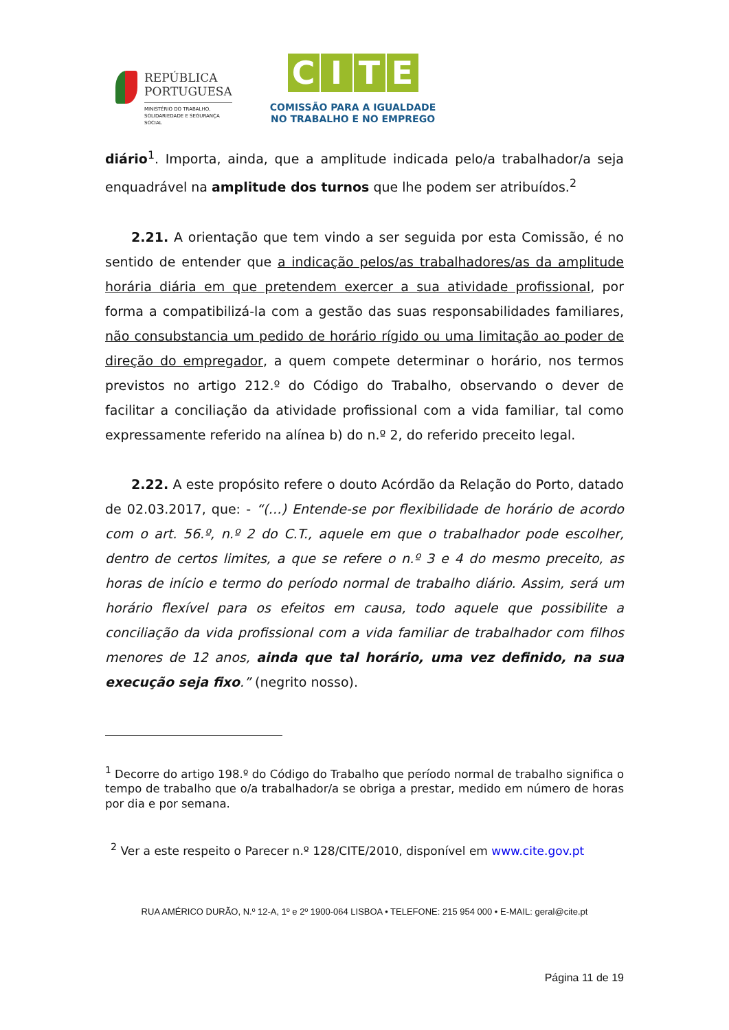REPÚBLICA
PORTUGUESA
MINISTÉRIO DO TRABALHO,
SOLIDARIEDADE E SEGURANÇA
SOCIAL
CITE
COMISSÃO PARA A IGUALDADE
NO TRABALHO E NO EMPREGO
diário<sup>1</sup>. Importa, ainda, que a amplitude indicada pelo/a trabalhador/a seja enquadrável na amplitude dos turnos que lhe podem ser atribuídos.<sup>2</sup>
2.21. A orientação que tem vindo a ser seguida por esta Comissão, é no sentido de entender que a indicação pelos/as trabalhadores/as da amplitude horária diária em que pretendem exercer a sua atividade profissional, por forma a compatibilizá-la com a gestão das suas responsabilidades familiares, não consubstancia um pedido de horário rígido ou uma limitação ao poder de direção do empregador, a quem compete determinar o horário, nos termos previstos no artigo 212.º do Código do Trabalho, observando o dever de facilitar a conciliação da atividade profissional com a vida familiar, tal como expressamente referido na alínea b) do n.º 2, do referido preceito legal.
2.22. A este propósito refere o douto Acórdão da Relação do Porto, datado de 02.03.2017, que: - “(…) Entende-se por flexibilidade de horário de acordo com o art. 56.º, n.º 2 do C.T., aquele em que o trabalhador pode escolher, dentro de certos limites, a que se refere o n.º 3 e 4 do mesmo preceito, as horas de início e termo do período normal de trabalho diário. Assim, será um horário flexível para os efeitos em causa, todo aquele que possibilite a conciliação da vida profissional com a vida familiar de trabalhador com filhos menores de 12 anos, ainda que tal horário, uma vez definido, na sua execução seja fixo.” (negrito nosso).
<sup>1</sup> Decorre do artigo 198.º do Código do Trabalho que período normal de trabalho significa o tempo de trabalho que o/a trabalhador/a se obriga a prestar, medido em número de horas por dia e por semana.
<sup>2</sup> Ver a este respeito o Parecer n.º 128/CITE/2010, disponível em www.cite.gov.pt
RUA AMÉRICO DURÃO, N.º 12-A, 1º e 2º 1900-064 LISBOA • TELEFONE: 215 954 000 • E-MAIL: geral@cite.pt
Página 11 de 19